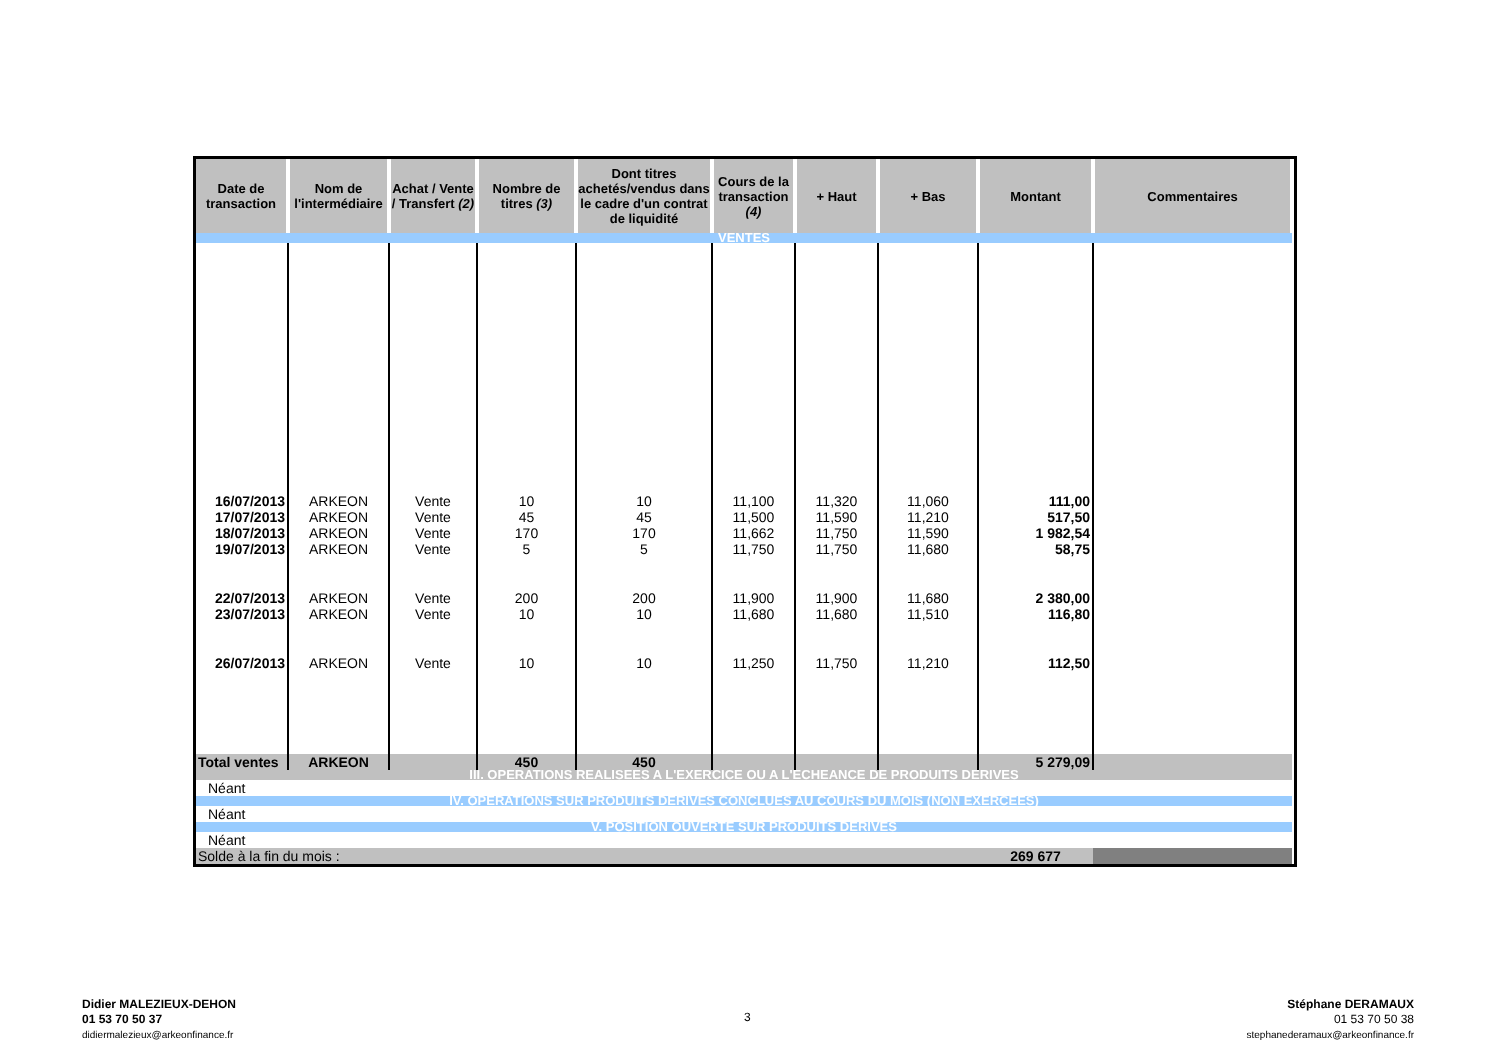| Date de transaction | Nom de l'intermédiaire | Achat / Vente / Transfert (2) | Nombre de titres (3) | Dont titres achetés/vendus dans le cadre d'un contrat de liquidité | Cours de la transaction (4) | + Haut | + Bas | Montant | Commentaires |
| --- | --- | --- | --- | --- | --- | --- | --- | --- | --- |
| VENTES | | | | | | | | | |
| 16/07/2013 | ARKEON | Vente | 10 | 10 | 11,100 | 11,320 | 11,060 | 111,00 | |
| 17/07/2013 | ARKEON | Vente | 45 | 45 | 11,500 | 11,590 | 11,210 | 517,50 | |
| 18/07/2013 | ARKEON | Vente | 170 | 170 | 11,662 | 11,750 | 11,590 | 1 982,54 | |
| 19/07/2013 | ARKEON | Vente | 5 | 5 | 11,750 | 11,750 | 11,680 | 58,75 | |
| 22/07/2013 | ARKEON | Vente | 200 | 200 | 11,900 | 11,900 | 11,680 | 2 380,00 | |
| 23/07/2013 | ARKEON | Vente | 10 | 10 | 11,680 | 11,680 | 11,510 | 116,80 | |
| 26/07/2013 | ARKEON | Vente | 10 | 10 | 11,250 | 11,750 | 11,210 | 112,50 | |
| Total ventes | ARKEON | | 450 | 450 | | | | 5 279,09 | |
| III. OPERATIONS REALISEES A L'EXERCICE OU A L'ECHEANCE DE PRODUITS DERIVES | | | | | | | | | |
| Néant | | | | | | | | | |
| IV. OPERATIONS SUR PRODUITS DERIVES CONCLUES AU COURS DU MOIS (NON EXERCEES) | | | | | | | | | |
| Néant | | | | | | | | | |
| V. POSITION OUVERTE SUR PRODUITS DERIVES | | | | | | | | | |
| Néant | | | | | | | | | |
| Solde à la fin du mois : | | | | | | | | 269 677 | |
Didier MALEZIEUX-DEHON
01 53 70 50 37
didiermalezieux@arkeonfinance.fr
3
Stéphane DERAMAUX
01 53 70 50 38
stephanederamaux@arkeonfinance.fr